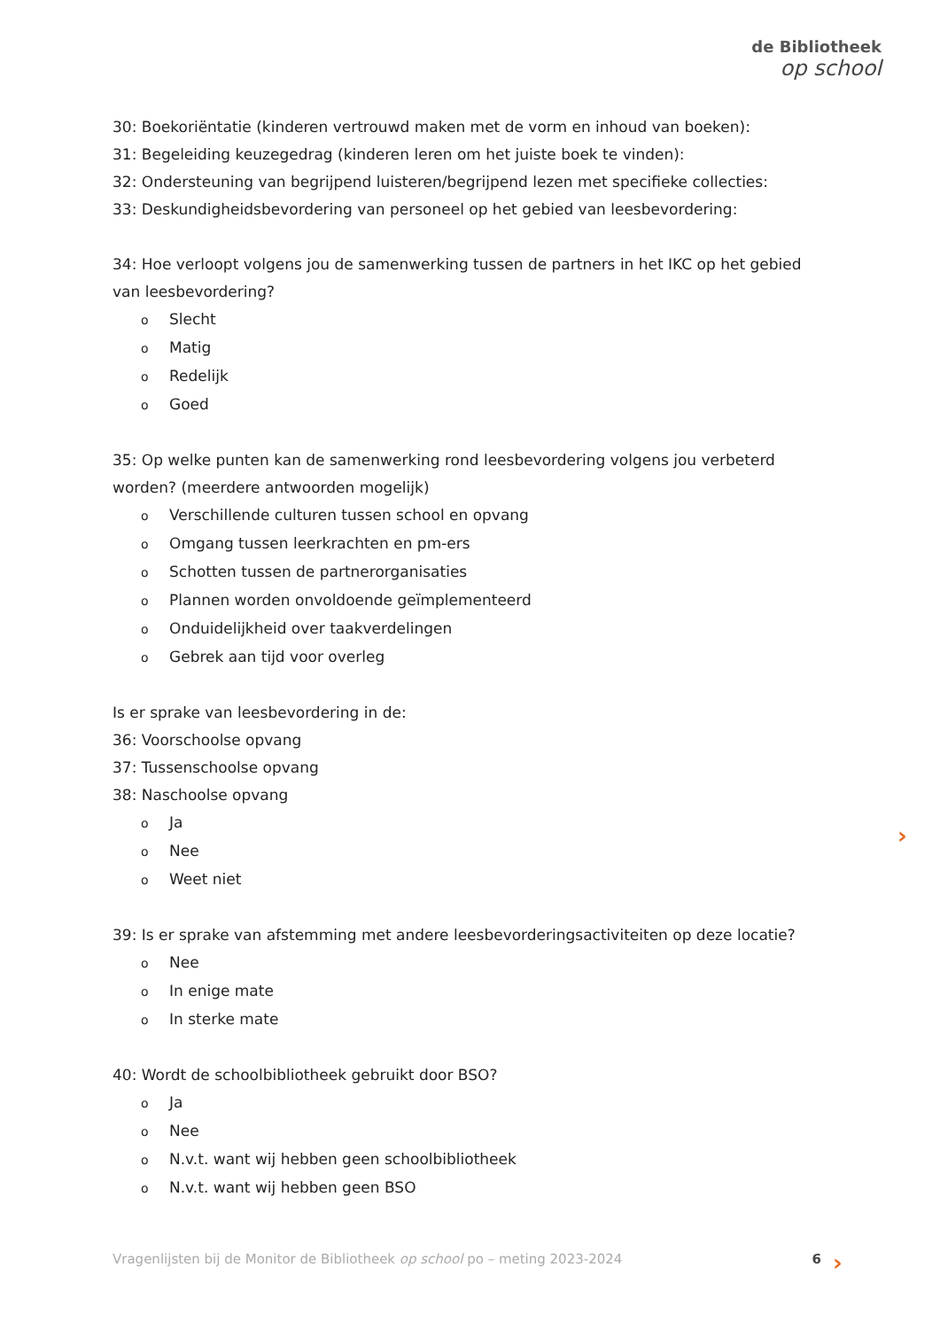de Bibliotheek
op school
30: Boekoriëntatie (kinderen vertrouwd maken met de vorm en inhoud van boeken):
31: Begeleiding keuzegedrag (kinderen leren om het juiste boek te vinden):
32: Ondersteuning van begrijpend luisteren/begrijpend lezen met specifieke collecties:
33: Deskundigheidsbevordering van personeel op het gebied van leesbevordering:
34: Hoe verloopt volgens jou de samenwerking tussen de partners in het IKC op het gebied van leesbevordering?
Slecht
Matig
Redelijk
Goed
35: Op welke punten kan de samenwerking rond leesbevordering volgens jou verbeterd worden? (meerdere antwoorden mogelijk)
Verschillende culturen tussen school en opvang
Omgang tussen leerkrachten en pm-ers
Schotten tussen de partnerorganisaties
Plannen worden onvoldoende geïmplementeerd
Onduidelijkheid over taakverdelingen
Gebrek aan tijd voor overleg
Is er sprake van leesbevordering in de:
36: Voorschoolse opvang
37: Tussenschoolse opvang
38: Naschoolse opvang
Ja
Nee
Weet niet
39: Is er sprake van afstemming met andere leesbevorderingsactiviteiten op deze locatie?
Nee
In enige mate
In sterke mate
40: Wordt de schoolbibliotheek gebruikt door BSO?
Ja
Nee
N.v.t. want wij hebben geen schoolbibliotheek
N.v.t. want wij hebben geen BSO
›
Vragenlijsten bij de Monitor de Bibliotheek op school po – meting 2023-2024 6 ›